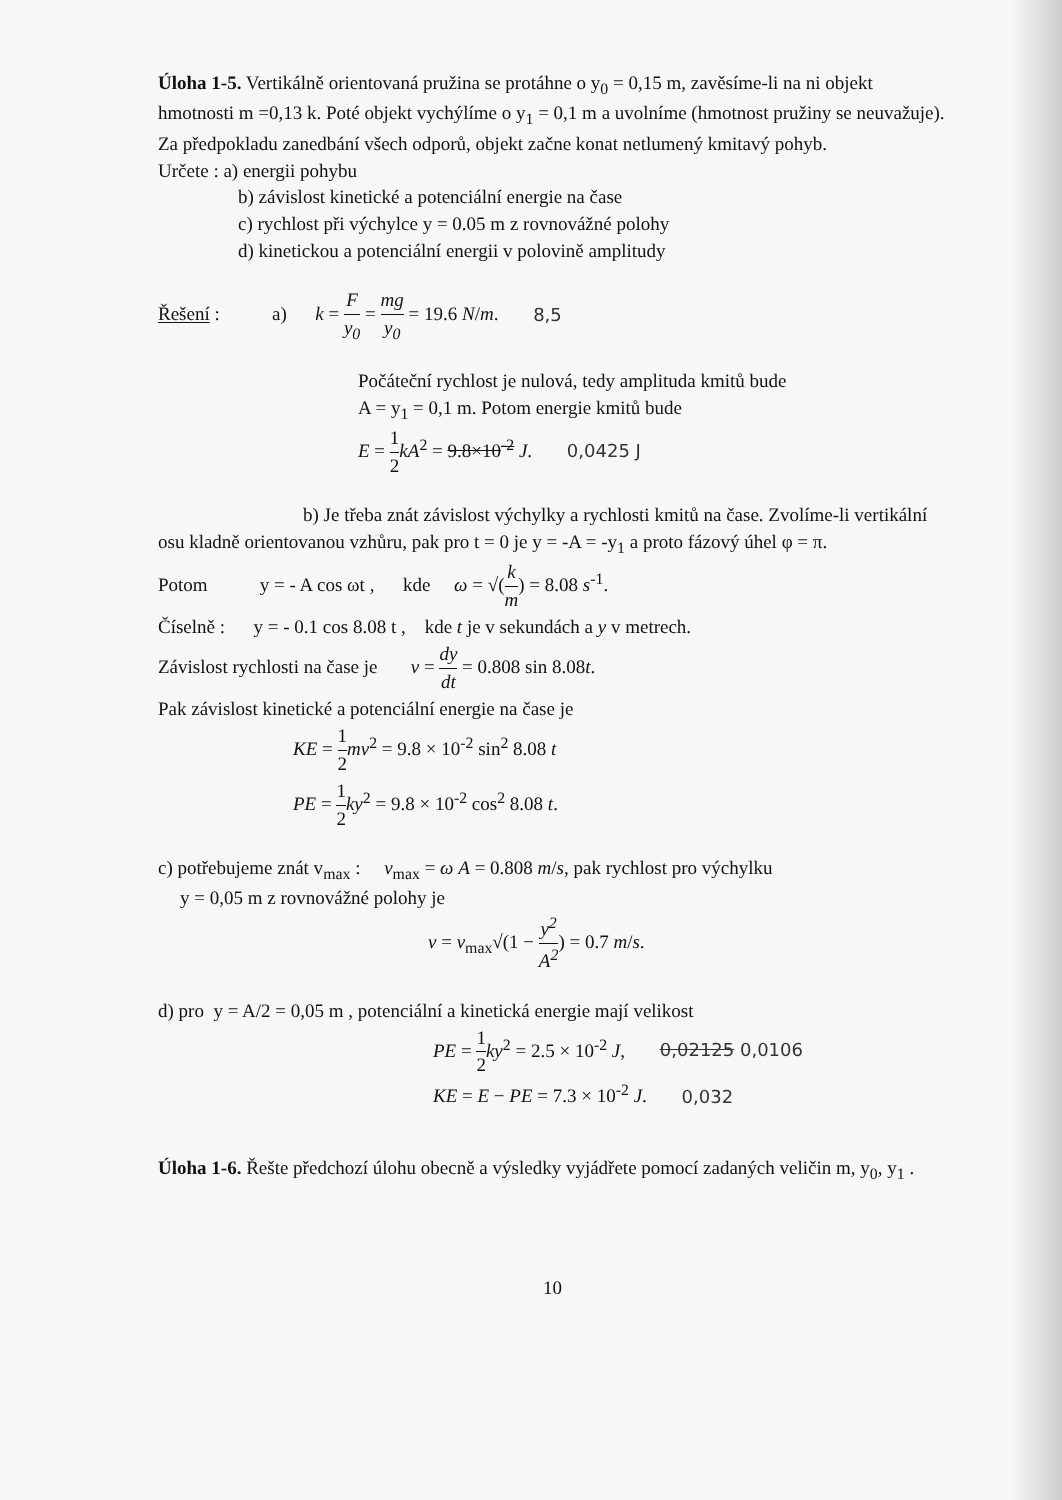Úloha 1-5. Vertikálně orientovaná pružina se protáhne o y<sub>0</sub> = 0,15 m, zavěsíme-li na ni objekt hmotnosti m =0,13 k. Poté objekt vychýlíme o y<sub>1</sub> = 0,1 m a uvolníme (hmotnost pružiny se neuvažuje). Za předpokladu zanedbání všech odporů, objekt začne konat netlumený kmitavý pohyb.
Určete : a) energii pohybu
b) závislost kinetické a potenciální energie na čase
c) rychlost při výchylce y = 0.05 m z rovnovážné polohy
d) kinetickou a potenciální energii v polovině amplitudy
Řešení : a) k = F y<sub>0</sub> = mg y<sub>0</sub> = 19.6 N/m. 8,5
Počáteční rychlost je nulová, tedy amplituda kmitů bude
A = y<sub>1</sub> = 0,1 m. Potom energie kmitů bude
E = 1 2 kA<sup>2</sup> = 9.8×10<sup>-2</sup> J. 0,0425 J
b) Je třeba znát závislost výchylky a rychlosti kmitů na čase. Zvolíme-li vertikální osu kladně orientovanou vzhůru, pak pro t = 0 je y = -A = -y<sub>1</sub> a proto fázový úhel φ = π.
Potom y = - A cos ωt , kde ω = √(k m) = 8.08 s<sup>-1</sup>.
Číselně : y = - 0.1 cos 8.08 t , kde t je v sekundách a y v metrech.
Závislost rychlosti na čase je v = dy dt = 0.808 sin 8.08t.
Pak závislost kinetické a potenciální energie na čase je
KE = 1 2 mv<sup>2</sup> = 9.8 × 10<sup>-2</sup> sin<sup>2</sup> 8.08 t
PE = 1 2 ky<sup>2</sup> = 9.8 × 10<sup>-2</sup> cos<sup>2</sup> 8.08 t.
c) potřebujeme znát v<sub>max</sub> : v<sub>max</sub> = ω A = 0.808 m/s, pak rychlost pro výchylku
y = 0,05 m z rovnovážné polohy je
v = v<sub>max</sub>√(1 − y<sup>2</sup> A<sup>2</sup>) = 0.7 m/s.
d) pro y = A/2 = 0,05 m , potenciální a kinetická energie mají velikost
PE = 1 2 ky<sup>2</sup> = 2.5 × 10<sup>-2</sup> J, 0,02125 0,0106
KE = E − PE = 7.3 × 10<sup>-2</sup> J. 0,032
Úloha 1-6. Řešte předchozí úlohu obecně a výsledky vyjádřete pomocí zadaných veličin m, y<sub>0</sub>, y<sub>1</sub> .
10